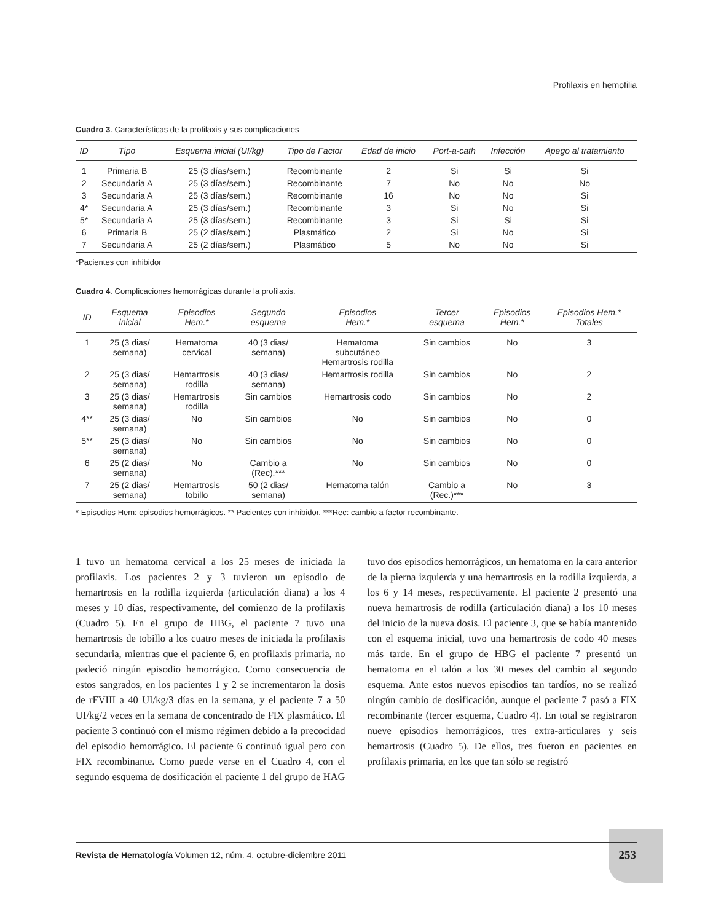Profilaxis en hemofilia
Cuadro 3. Características de la profilaxis y sus complicaciones
| ID | Tipo | Esquema inicial (UI/kg) | Tipo de Factor | Edad de inicio | Port-a-cath | Infección | Apego al tratamiento |
| --- | --- | --- | --- | --- | --- | --- | --- |
| 1 | Primaria B | 25 (3 días/sem.) | Recombinante | 2 | Si | Si | Si |
| 2 | Secundaria A | 25 (3 días/sem.) | Recombinante | 7 | No | No | No |
| 3 | Secundaria A | 25 (3 días/sem.) | Recombinante | 16 | No | No | Si |
| 4* | Secundaria A | 25 (3 días/sem.) | Recombinante | 3 | Si | No | Si |
| 5* | Secundaria A | 25 (3 días/sem.) | Recombinante | 3 | Si | Si | Si |
| 6 | Primaria B | 25 (2 días/sem.) | Plasmático | 2 | Si | No | Si |
| 7 | Secundaria A | 25 (2 días/sem.) | Plasmático | 5 | No | No | Si |
*Pacientes con inhibidor
Cuadro 4. Complicaciones hemorrágicas durante la profilaxis.
| ID | Esquema inicial | Episodios Hem.* | Segundo esquema | Episodios Hem.* | Tercer esquema | Episodios Hem.* | Episodios Hem.* Totales |
| --- | --- | --- | --- | --- | --- | --- | --- |
| 1 | 25 (3 dias/ semana) | Hematoma cervical | 40 (3 dias/ semana) | Hematoma subcutáneo Hemartrosis rodilla | Sin cambios | No | 3 |
| 2 | 25 (3 dias/ semana) | Hemartrosis rodilla | 40 (3 dias/ semana) | Hemartrosis rodilla | Sin cambios | No | 2 |
| 3 | 25 (3 dias/ semana) | Hemartrosis rodilla | Sin cambios | Hemartrosis codo | Sin cambios | No | 2 |
| 4** | 25 (3 dias/ semana) | No | Sin cambios | No | Sin cambios | No | 0 |
| 5** | 25 (3 dias/ semana) | No | Sin cambios | No | Sin cambios | No | 0 |
| 6 | 25 (2 dias/ semana) | No | Cambio a (Rec).*** | No | Sin cambios | No | 0 |
| 7 | 25 (2 dias/ semana) | Hemartrosis tobillo | 50 (2 dias/ semana) | Hematoma talón | Cambio a (Rec.)*** | No | 3 |
* Episodios Hem: episodios hemorrágicos. ** Pacientes con inhibidor. ***Rec: cambio a factor recombinante.
1 tuvo un hematoma cervical a los 25 meses de iniciada la profilaxis. Los pacientes 2 y 3 tuvieron un episodio de hemartrosis en la rodilla izquierda (articulación diana) a los 4 meses y 10 días, respectivamente, del comienzo de la profilaxis (Cuadro 5). En el grupo de HBG, el paciente 7 tuvo una hemartrosis de tobillo a los cuatro meses de iniciada la profilaxis secundaria, mientras que el paciente 6, en profilaxis primaria, no padeció ningún episodio hemorrágico. Como consecuencia de estos sangrados, en los pacientes 1 y 2 se incrementaron la dosis de rFVIII a 40 UI/kg/3 días en la semana, y el paciente 7 a 50 UI/kg/2 veces en la semana de concentrado de FIX plasmático. El paciente 3 continuó con el mismo régimen debido a la precocidad del episodio hemorrágico. El paciente 6 continuó igual pero con FIX recombinante. Como puede verse en el Cuadro 4, con el segundo esquema de dosificación el paciente 1 del grupo de HAG tuvo dos episodios hemorrágicos, un hematoma en la cara anterior de la pierna izquierda y una hemartrosis en la rodilla izquierda, a los 6 y 14 meses, respectivamente. El paciente 2 presentó una nueva hemartrosis de rodilla (articulación diana) a los 10 meses del inicio de la nueva dosis. El paciente 3, que se había mantenido con el esquema inicial, tuvo una hemartrosis de codo 40 meses más tarde. En el grupo de HBG el paciente 7 presentó un hematoma en el talón a los 30 meses del cambio al segundo esquema. Ante estos nuevos episodios tan tardíos, no se realizó ningún cambio de dosificación, aunque el paciente 7 pasó a FIX recombinante (tercer esquema, Cuadro 4). En total se registraron nueve episodios hemorrágicos, tres extra-articulares y seis hemartrosis (Cuadro 5). De ellos, tres fueron en pacientes en profilaxis primaria, en los que tan sólo se registró
Revista de Hematología Volumen 12, núm. 4, octubre-diciembre 2011
253